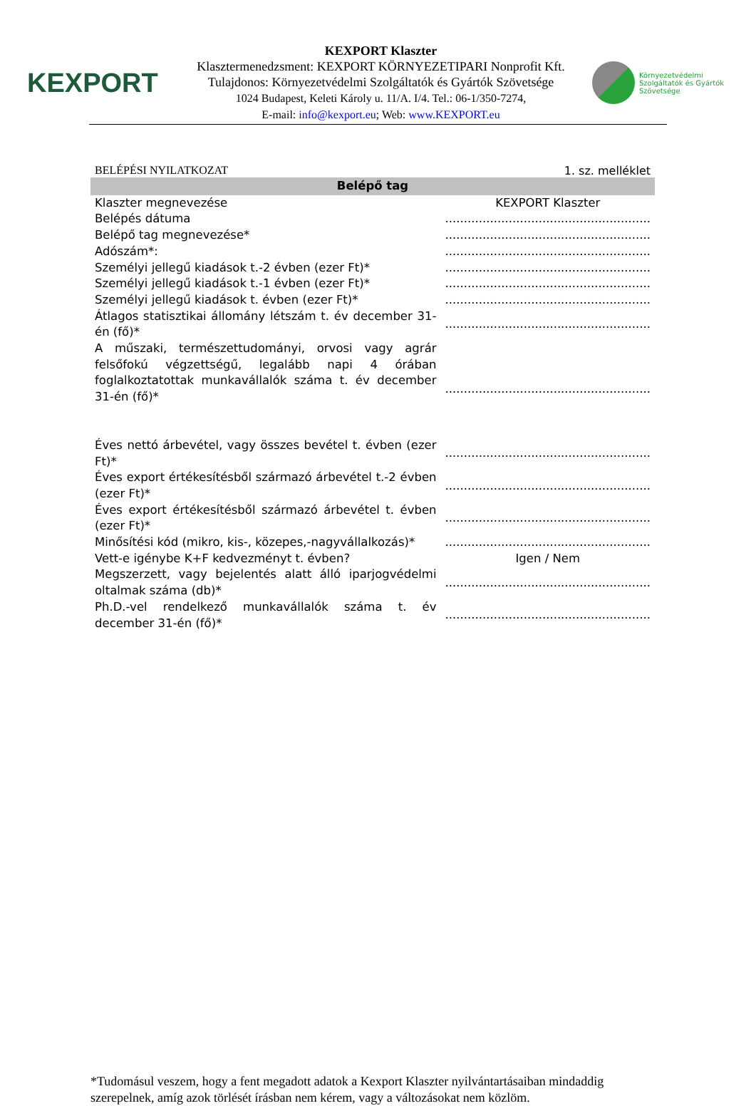KEXPORT
KEXPORT Klaszter
Klasztermenedzsment: KEXPORT KÖRNYEZETIPARI Nonprofit Kft.
Tulajdonos: Környezetvédelmi Szolgáltatók és Gyártók Szövetsége
1024 Budapest, Keleti Károly u. 11/A. I/4. Tel.: 06-1/350-7274,
E-mail: info@kexport.eu; Web: www.KEXPORT.eu
Környezetvédelmi
Szolgáltatók és Gyártók
Szövetsége
BELÉPÉSI NYILATKOZAT 1. sz. melléklet
| Belépő tag | |
| --- | --- |
| Klaszter megnevezése | KEXPORT Klaszter |
| Belépés dátuma | ....................................................... |
| Belépő tag megnevezése* | ....................................................... |
| Adószám*: | ....................................................... |
| Személyi jellegű kiadások t.-2 évben (ezer Ft)* | ....................................................... |
| Személyi jellegű kiadások t.-1 évben (ezer Ft)* | ....................................................... |
| Személyi jellegű kiadások t. évben (ezer Ft)* | ....................................................... |
| Átlagos statisztikai állomány létszám t. év december 31-én (fő)* | ....................................................... |
| A műszaki, természettudományi, orvosi vagy agrár felsőfokú végzettségű, legalább napi 4 órában foglalkoztatottak munkavállalók száma t. év december 31-én (fő)* | ....................................................... |
| Éves nettó árbevétel, vagy összes bevétel t. évben (ezer Ft)* | ....................................................... |
| Éves export értékesítésből származó árbevétel t.-2 évben (ezer Ft)* | ....................................................... |
| Éves export értékesítésből származó árbevétel t. évben (ezer Ft)* | ....................................................... |
| Minősítési kód (mikro, kis-, közepes,-nagyvállalkozás)* | ....................................................... |
| Vett-e igénybe K+F kedvezményt t. évben? | Igen / Nem |
| Megszerzett, vagy bejelentés alatt álló iparjogvédelmi oltalmak száma (db)* | ....................................................... |
| Ph.D.-vel rendelkező munkavállalók száma t. év december 31-én (fő)* | ....................................................... |
*Tudomásul veszem, hogy a fent megadott adatok a Kexport Klaszter nyilvántartásaiban mindaddig szerepelnek, amíg azok törlését írásban nem kérem, vagy a változásokat nem közlöm.